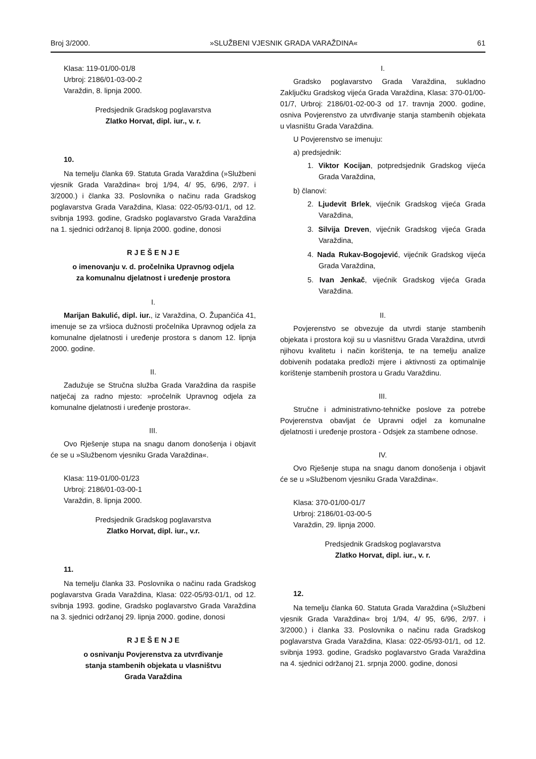Broj 3/2000. »SLUŽBENI VJESNIK GRADA VARAŽDINA« 61
Klasa: 119-01/00-01/8
Urbroj: 2186/01-03-00-2
Varaždin, 8. lipnja 2000.
Predsjednik Gradskog poglavarstva
Zlatko Horvat, dipl. iur., v. r.
10.
Na temelju članka 69. Statuta Grada Varaždina (»Službeni vjesnik Grada Varaždina« broj 1/94, 4/ 95, 6/96, 2/97. i 3/2000.) i članka 33. Poslovnika o načinu rada Gradskog poglavarstva Grada Varaždina, Klasa: 022-05/93-01/1, od 12. svibnja 1993. godine, Gradsko poglavarstvo Grada Varaždina na 1. sjednici održanoj 8. lipnja 2000. godine, donosi
R J E Š E N J E
o imenovanju v. d. pročelnika Upravnog odjela
za komunalnu djelatnost i uređenje prostora
I.
Marijan Bakulić, dipl. iur., iz Varaždina, O. Župančića 41, imenuje se za vršioca dužnosti pročelnika Upravnog odjela za komunalne djelatnosti i uređenje prostora s danom 12. lipnja 2000. godine.
II.
Zadužuje se Stručna služba Grada Varaždina da raspiše natječaj za radno mjesto: »pročelnik Upravnog odjela za komunalne djelatnosti i uređenje prostora«.
III.
Ovo Rješenje stupa na snagu danom donošenja i objavit će se u »Službenom vjesniku Grada Varaždina«.
Klasa: 119-01/00-01/23
Urbroj: 2186/01-03-00-1
Varaždin, 8. lipnja 2000.
Predsjednik Gradskog poglavarstva
Zlatko Horvat, dipl. iur., v.r.
11.
Na temelju članka 33. Poslovnika o načinu rada Gradskog poglavarstva Grada Varaždina, Klasa: 022-05/93-01/1, od 12. svibnja 1993. godine, Gradsko poglavarstvo Grada Varaždina na 3. sjednici održanoj 29. lipnja 2000. godine, donosi
R J E Š E N J E
o osnivanju Povjerenstva za utvrđivanje
stanja stambenih objekata u vlasništvu
Grada Varaždina
I.
Gradsko poglavarstvo Grada Varaždina, sukladno Zaključku Gradskog vijeća Grada Varaždina, Klasa: 370-01/00-01/7, Urbroj: 2186/01-02-00-3 od 17. travnja 2000. godine, osniva Povjerenstvo za utvrđivanje stanja stambenih objekata u vlasništu Grada Varaždina.
U Povjerenstvo se imenuju:
a) predsjednik:
1. Viktor Kocijan, potpredsjednik Gradskog vijeća Grada Varaždina,
b) članovi:
2. Ljudevit Brlek, vijećnik Gradskog vijeća Grada Varaždina,
3. Silvija Dreven, vijećnik Gradskog vijeća Grada Varaždina,
4. Nada Rukav-Bogojević, vijećnik Gradskog vijeća Grada Varaždina,
5. Ivan Jenkač, vijećnik Gradskog vijeća Grada Varaždina.
II.
Povjerenstvo se obvezuje da utvrdi stanje stambenih objekata i prostora koji su u vlasništvu Grada Varaždina, utvrdi njihovu kvalitetu i način korištenja, te na temelju analize dobivenih podataka predloži mjere i aktivnosti za optimalnije korištenje stambenih prostora u Gradu Varaždinu.
III.
Stručne i administrativno-tehničke poslove za potrebe Povjerenstva obavljat će Upravni odjel za komunalne djelatnosti i uređenje prostora - Odsjek za stambene odnose.
IV.
Ovo Rješenje stupa na snagu danom donošenja i objavit će se u »Službenom vjesniku Grada Varaždina«.
Klasa: 370-01/00-01/7
Urbroj: 2186/01-03-00-5
Varaždin, 29. lipnja 2000.
Predsjednik Gradskog poglavarstva
Zlatko Horvat, dipl. iur., v. r.
12.
Na temelju članka 60. Statuta Grada Varaždina (»Službeni vjesnik Grada Varaždina« broj 1/94, 4/ 95, 6/96, 2/97. i 3/2000.) i članka 33. Poslovnika o načinu rada Gradskog poglavarstva Grada Varaždina, Klasa: 022-05/93-01/1, od 12. svibnja 1993. godine, Gradsko poglavarstvo Grada Varaždina na 4. sjednici održanoj 21. srpnja 2000. godine, donosi